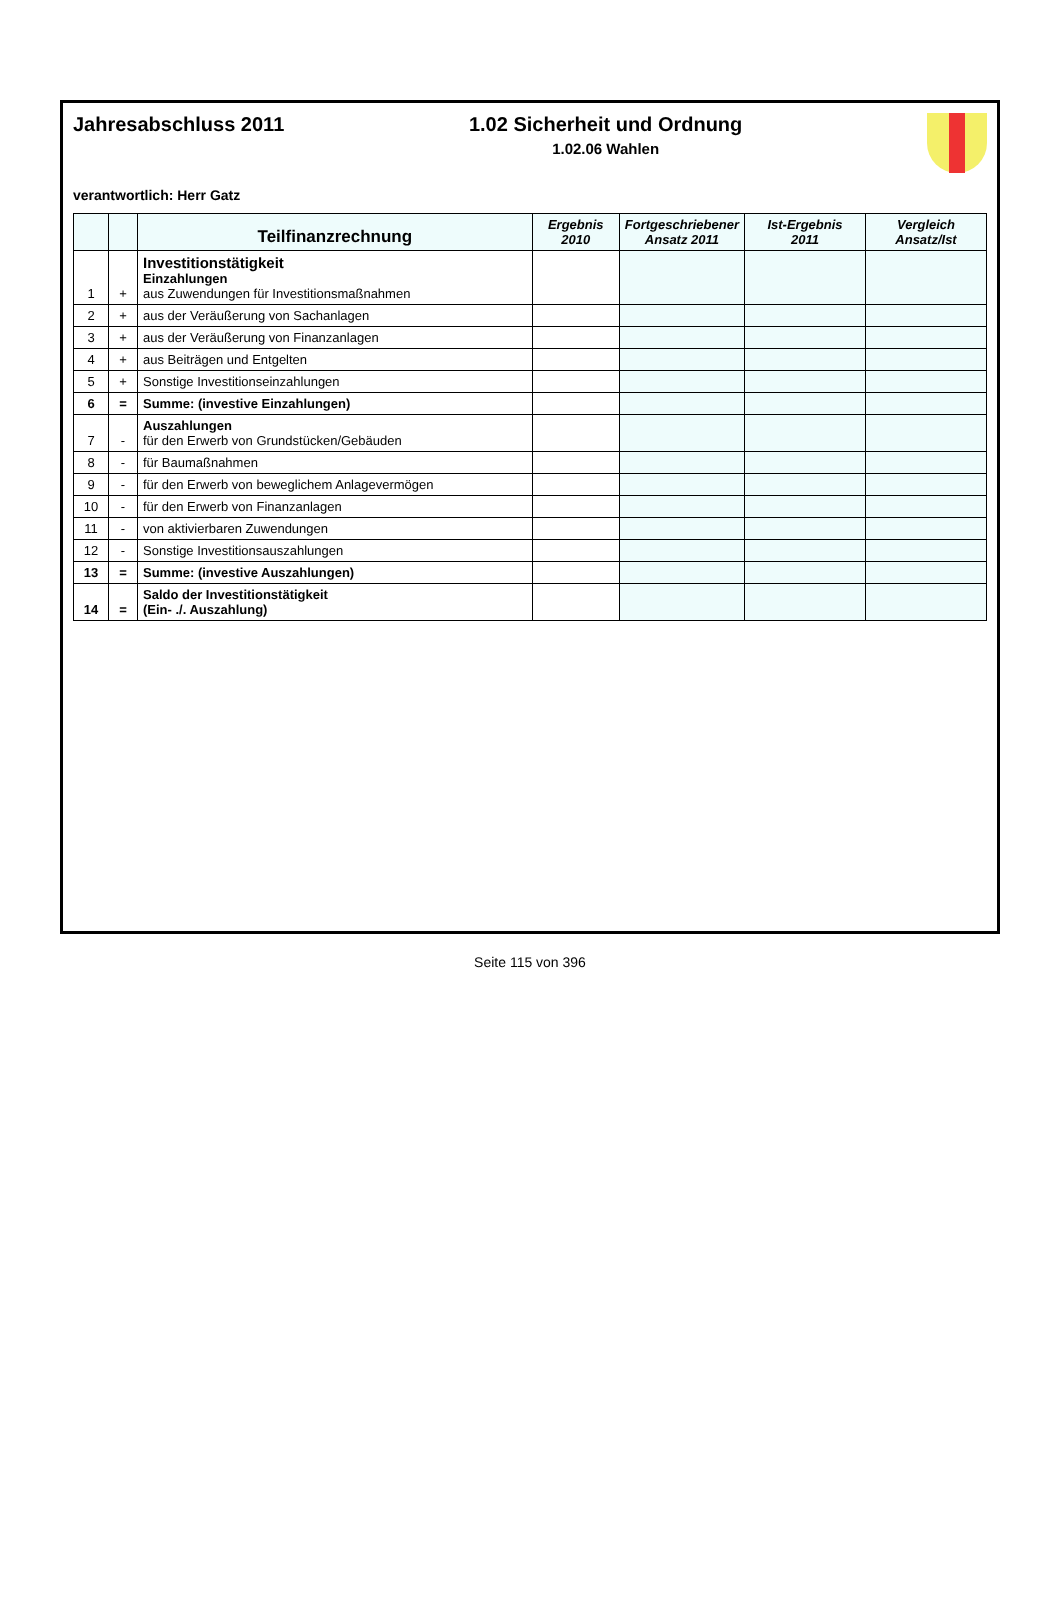Jahresabschluss 2011 1.02 Sicherheit und Ordnung
1.02.06 Wahlen
verantwortlich: Herr Gatz
| | | Teilfinanzrechnung | Ergebnis 2010 | Fortgeschriebener Ansatz 2011 | Ist-Ergebnis 2011 | Vergleich Ansatz/Ist |
| --- | --- | --- | --- | --- | --- | --- |
| 1 | + | Investitionstätigkeit Einzahlungen aus Zuwendungen für Investitionsmaßnahmen | | | | |
| 2 | + | aus der Veräußerung von Sachanlagen | | | | |
| 3 | + | aus der Veräußerung von Finanzanlagen | | | | |
| 4 | + | aus Beiträgen und Entgelten | | | | |
| 5 | + | Sonstige Investitionseinzahlungen | | | | |
| 6 | = | Summe: (investive Einzahlungen) | | | | |
| 7 | - | Auszahlungen für den Erwerb von Grundstücken/Gebäuden | | | | |
| 8 | - | für Baumaßnahmen | | | | |
| 9 | - | für den Erwerb von beweglichem Anlagevermögen | | | | |
| 10 | - | für den Erwerb von Finanzanlagen | | | | |
| 11 | - | von aktivierbaren Zuwendungen | | | | |
| 12 | - | Sonstige Investitionsauszahlungen | | | | |
| 13 | = | Summe: (investive Auszahlungen) | | | | |
| 14 | = | Saldo der Investitionstätigkeit (Ein- ./. Auszahlung) | | | | |
Seite 115 von 396